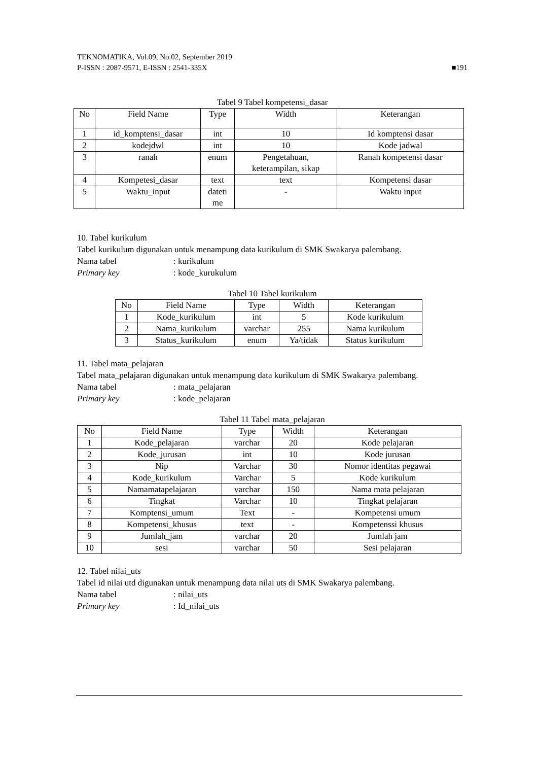TEKNOMATIKA, Vol.09, No.02, September 2019
P-ISSN : 2087-9571, E-ISSN : 2541-335X ■191
Tabel 9 Tabel kompetensi_dasar
| No | Field Name | Type | Width | Keterangan |
| --- | --- | --- | --- | --- |
| 1 | id_komptensi_dasar | int | 10 | Id komptensi dasar |
| 2 | kodejdwl | int | 10 | Kode jadwal |
| 3 | ranah | enum | Pengetahuan, keterampilan, sikap | Ranah kompetensi dasar |
| 4 | Kompetesi_dasar | text | text | Kompetensi dasar |
| 5 | Waktu_input | dateti me | - | Waktu input |
10. Tabel kurikulum
Tabel kurikulum digunakan untuk menampung data kurikulum di SMK Swakarya palembang.
Nama tabel: kurikulum
Primary key: kode_kurukulum
Tabel 10 Tabel kurikulum
| No | Field Name | Type | Width | Keterangan |
| --- | --- | --- | --- | --- |
| 1 | Kode_kurikulum | int | 5 | Kode kurikulum |
| 2 | Nama_kurikulum | varchar | 255 | Nama kurikulum |
| 3 | Status_kurikulum | enum | Ya/tidak | Status kurikulum |
11. Tabel mata_pelajaran
Tabel mata_pelajaran digunakan untuk menampung data kurikulum di SMK Swakarya palembang.
Nama tabel: mata_pelajaran
Primary key: kode_pelajaran
Tabel 11 Tabel mata_pelajaran
| No | Field Name | Type | Width | Keterangan |
| --- | --- | --- | --- | --- |
| 1 | Kode_pelajaran | varchar | 20 | Kode pelajaran |
| 2 | Kode_jurusan | int | 10 | Kode jurusan |
| 3 | Nip | Varchar | 30 | Nomor identitas pegawai |
| 4 | Kode_kurikulum | Varchar | 5 | Kode kurikulum |
| 5 | Namamatapelajaran | varchar | 150 | Nama mata pelajaran |
| 6 | Tingkat | Varchar | 10 | Tingkat pelajaran |
| 7 | Komptensi_umum | Text | - | Kompetensi umum |
| 8 | Kompetensi_khusus | text | - | Kompetenssi khusus |
| 9 | Jumlah_jam | varchar | 20 | Jumlah jam |
| 10 | sesi | varchar | 50 | Sesi pelajaran |
12. Tabel nilai_uts
Tabel id nilai utd digunakan untuk menampung data nilai uts di SMK Swakarya palembang.
Nama tabel: nilai_uts
Primary key: Id_nilai_uts